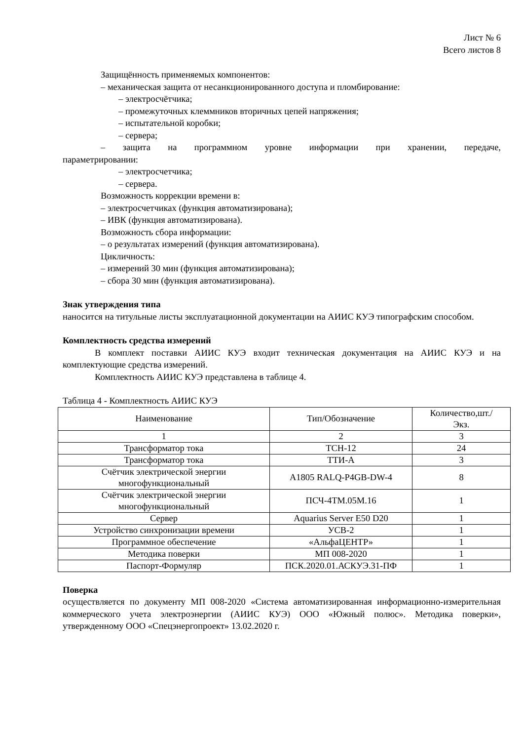Лист № 6
Всего листов 8
Защищённость применяемых компонентов:
– механическая защита от несанкционированного доступа и пломбирование:
– электросчётчика;
– промежуточных клеммников вторичных цепей напряжения;
– испытательной коробки;
– сервера;
– защита на программном уровне информации при хранении, передаче,
параметрировании:
– электросчетчика;
– сервера.
Возможность коррекции времени в:
– электросчетчиках (функция автоматизирована);
– ИВК (функция автоматизирована).
Возможность сбора информации:
– о результатах измерений (функция автоматизирована).
Цикличность:
– измерений 30 мин (функция автоматизирована);
– сбора 30 мин (функция автоматизирована).
Знак утверждения типа
наносится на титульные листы эксплуатационной документации на АИИС КУЭ типографским способом.
Комплектность средства измерений
В комплект поставки АИИС КУЭ входит техническая документация на АИИС КУЭ и на комплектующие средства измерений.
Комплектность АИИС КУЭ представлена в таблице 4.
Таблица 4 - Комплектность АИИС КУЭ
| Наименование | Тип/Обозначение | Количество,шт./ Экз. |
| 1 | 2 | 3 |
| Трансформатор тока | ТСН-12 | 24 |
| Трансформатор тока | ТТИ-А | 3 |
| Счётчик электрической энергии многофункциональный | A1805 RALQ-P4GB-DW-4 | 8 |
| Счётчик электрической энергии многофункциональный | ПСЧ-4ТМ.05М.16 | 1 |
| Сервер | Aquarius Server E50 D20 | 1 |
| Устройство синхронизации времени | УСВ-2 | 1 |
| Программное обеспечение | «АльфаЦЕНТР» | 1 |
| Методика поверки | МП 008-2020 | 1 |
| Паспорт-Формуляр | ПСК.2020.01.АСКУЭ.31-ПФ | 1 |
Поверка
осуществляется по документу МП 008-2020 «Система автоматизированная информационно-измерительная коммерческого учета электроэнергии (АИИС КУЭ) ООО «Южный полюс». Методика поверки», утвержденному ООО «Спецэнергопроект» 13.02.2020 г.